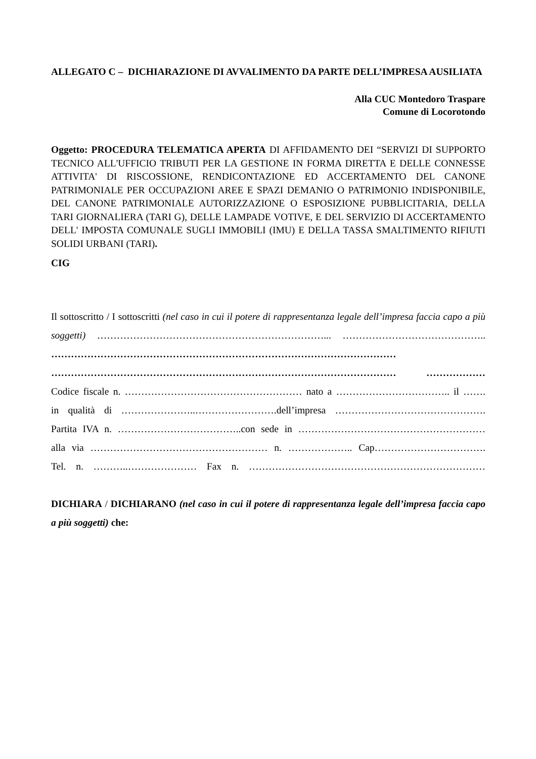ALLEGATO C – DICHIARAZIONE DI AVVALIMENTO DA PARTE DELL’IMPRESA AUSILIATA
Alla CUC Montedoro Traspare
Comune di Locorotondo
Oggetto: PROCEDURA TELEMATICA APERTA DI AFFIDAMENTO DEI “SERVIZI DI SUPPORTO TECNICO ALL'UFFICIO TRIBUTI PER LA GESTIONE IN FORMA DIRETTA E DELLE CONNESSE ATTIVITA' DI RISCOSSIONE, RENDICONTAZIONE ED ACCERTAMENTO DEL CANONE PATRIMONIALE PER OCCUPAZIONI AREE E SPAZI DEMANIO O PATRIMONIO INDISPONIBILE, DEL CANONE PATRIMONIALE AUTORIZZAZIONE O ESPOSIZIONE PUBBLICITARIA, DELLA TARI GIORNALIERA (TARI G), DELLE LAMPADE VOTIVE, E DEL SERVIZIO DI ACCERTAMENTO DELL' IMPOSTA COMUNALE SUGLI IMMOBILI (IMU) E DELLA TASSA SMALTIMENTO RIFIUTI SOLIDI URBANI (TARI).
CIG
Il sottoscritto / I sottoscritti (nel caso in cui il potere di rappresentanza legale dell’impresa faccia capo a più soggetti) ……………………………………………………………... ……………………………………..
…………………………………………………………………………………………… …………………………………………………………………………………………… ………………
Codice fiscale n. ……………………………………………… nato a …………………………….. il …….
in qualità di …………………..…………………….dell’impresa ……………………………………….
Partita IVA n. ………………………………..con sede in …………………………………………………
alla via ……………………………………………… n. ……………….. Cap…………………………….
Tel. n. ………..………………… Fax n. ………………………………………………………………
DICHIARA / DICHIARANO (nel caso in cui il potere di rappresentanza legale dell’impresa faccia capo a più soggetti) che: